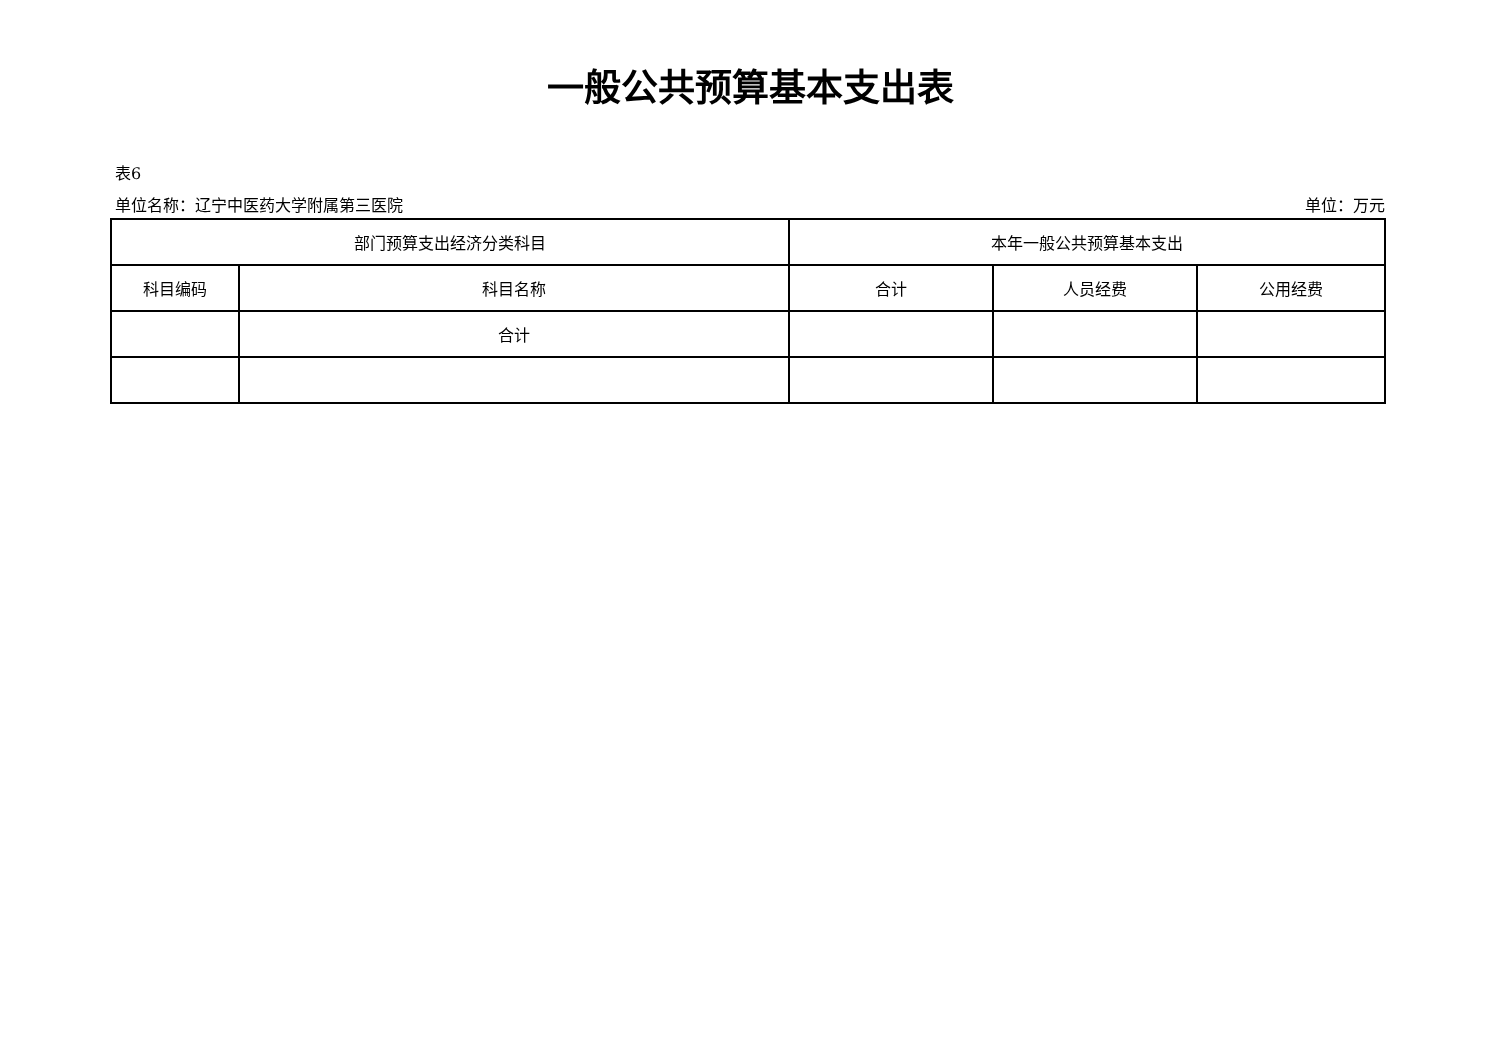一般公共预算基本支出表
表6
单位名称：辽宁中医药大学附属第三医院 单位：万元
| 部门预算支出经济分类科目 | | 本年一般公共预算基本支出 | | |
| --- | --- | --- | --- | --- |
| 科目编码 | 科目名称 | 合计 | 人员经费 | 公用经费 |
| | 合计 | | | |